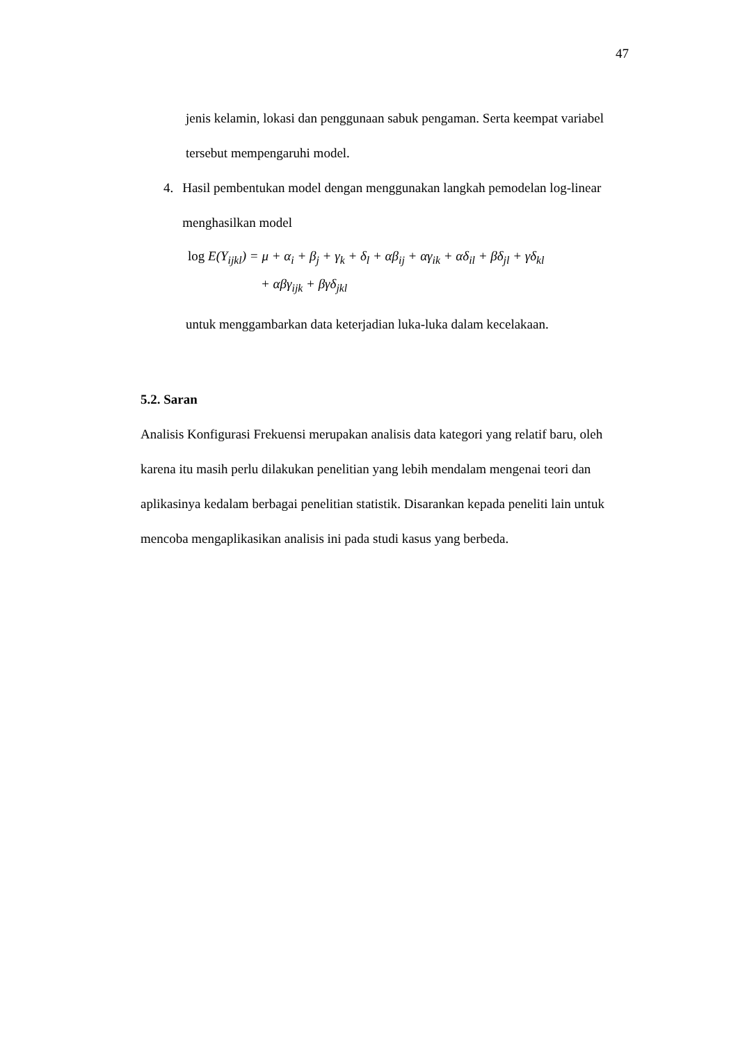47
jenis kelamin, lokasi dan penggunaan sabuk pengaman. Serta keempat variabel tersebut mempengaruhi model.
4. Hasil pembentukan model dengan menggunakan langkah pemodelan log-linear menghasilkan model
log E(Y<sub>ijkl</sub>) = μ + α<sub>i</sub> + β<sub>j</sub> + γ<sub>k</sub> + δ<sub>l</sub> + αβ<sub>ij</sub> + αγ<sub>ik</sub> + αδ<sub>il</sub> + βδ<sub>jl</sub> + γδ<sub>kl</sub>
+ αβγ<sub>ijk</sub> + βγδ<sub>jkl</sub>
untuk menggambarkan data keterjadian luka-luka dalam kecelakaan.
5.2. Saran
Analisis Konfigurasi Frekuensi merupakan analisis data kategori yang relatif baru, oleh karena itu masih perlu dilakukan penelitian yang lebih mendalam mengenai teori dan aplikasinya kedalam berbagai penelitian statistik. Disarankan kepada peneliti lain untuk mencoba mengaplikasikan analisis ini pada studi kasus yang berbeda.